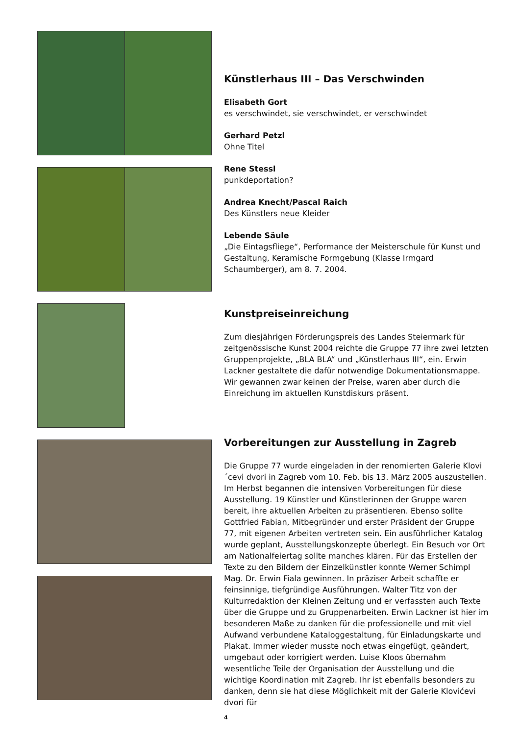Künstlerhaus III – Das Verschwinden
Elisabeth Gort
es verschwindet, sie verschwindet, er verschwindet
Gerhard Petzl
Ohne Titel
Rene Stessl
punkdeportation?
Andrea Knecht/Pascal Raich
Des Künstlers neue Kleider
Lebende Säule
„Die Eintagsfliege“, Performance der Meisterschule für Kunst und Gestaltung, Keramische Formgebung (Klasse Irmgard Schaumberger), am 8. 7. 2004.
Kunstpreiseinreichung
Zum diesjährigen Förderungspreis des Landes Steiermark für zeitgenössische Kunst 2004 reichte die Gruppe 77 ihre zwei letzten Gruppenprojekte, „BLA BLA“ und „Künstlerhaus III“, ein. Erwin Lackner gestaltete die dafür notwendige Dokumentationsmappe. Wir gewannen zwar keinen der Preise, waren aber durch die Einreichung im aktuellen Kunstdiskurs präsent.
Vorbereitungen zur Ausstellung in Zagreb
Die Gruppe 77 wurde eingeladen in der renomierten Galerie Klovi´cevi dvori in Zagreb vom 10. Feb. bis 13. März 2005 auszustellen. Im Herbst begannen die intensiven Vorbereitungen für diese Ausstellung. 19 Künstler und Künstlerinnen der Gruppe waren bereit, ihre aktuellen Arbeiten zu präsentieren. Ebenso sollte Gottfried Fabian, Mitbegründer und erster Präsident der Gruppe 77, mit eigenen Arbeiten vertreten sein. Ein ausführlicher Katalog wurde geplant, Ausstellungskonzepte überlegt. Ein Besuch vor Ort am Nationalfeiertag sollte manches klären. Für das Erstellen der Texte zu den Bildern der Einzelkünstler konnte Werner Schimpl Mag. Dr. Erwin Fiala gewinnen. In präziser Arbeit schaffte er feinsinnige, tiefgründige Ausführungen. Walter Titz von der Kulturredaktion der Kleinen Zeitung und er verfassten auch Texte über die Gruppe und zu Gruppenarbeiten. Erwin Lackner ist hier im besonderen Maße zu danken für die professionelle und mit viel Aufwand verbundene Kataloggestaltung, für Einladungskarte und Plakat. Immer wieder musste noch etwas eingefügt, geändert, umgebaut oder korrigiert werden. Luise Kloos übernahm wesentliche Teile der Organisation der Ausstellung und die wichtige Koordination mit Zagreb. Ihr ist ebenfalls besonders zu danken, denn sie hat diese Möglichkeit mit der Galerie Klovićevi dvori für
4